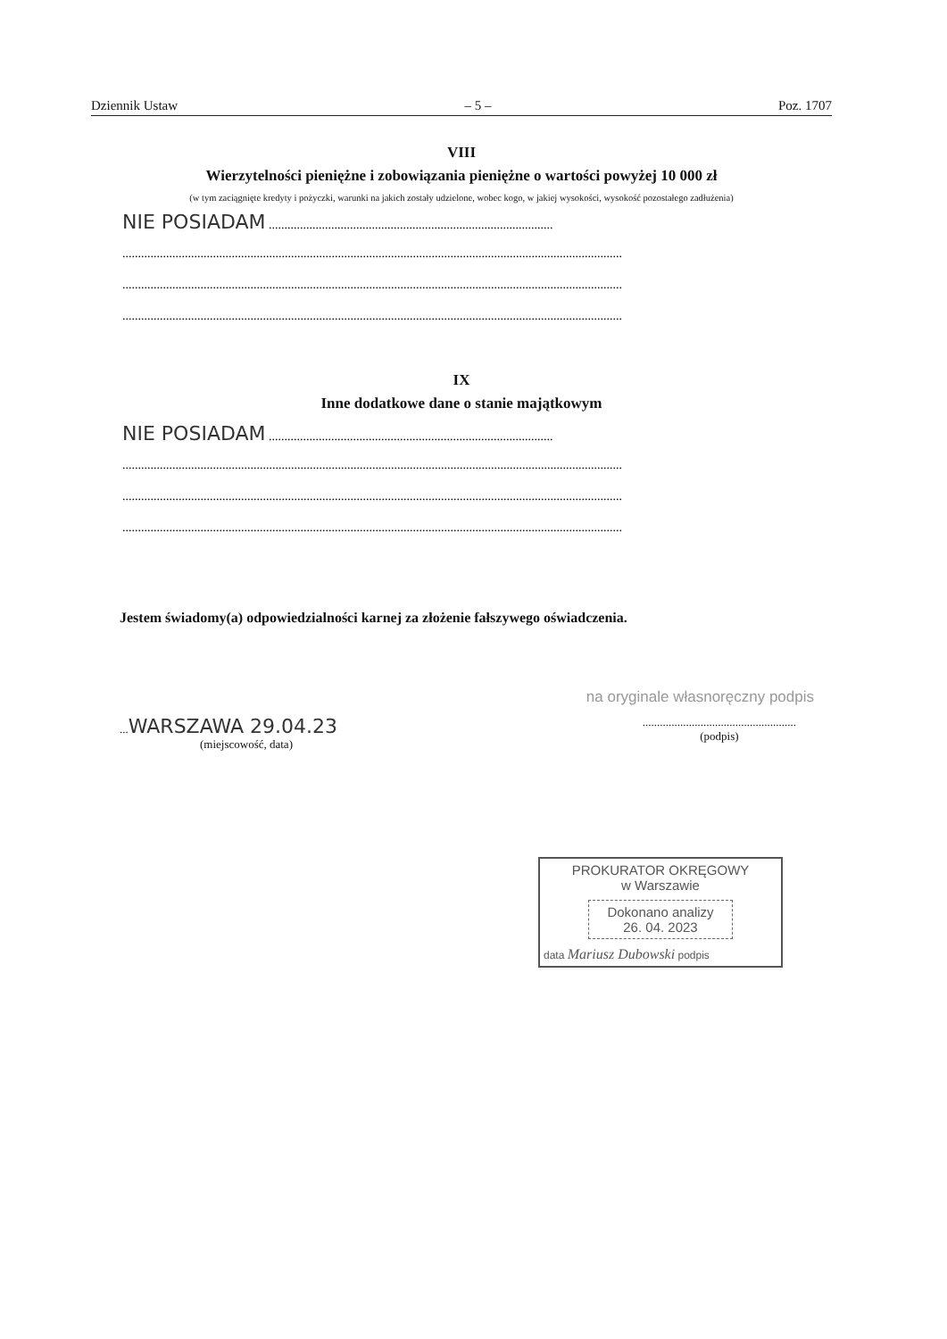Dziennik Ustaw – 5 – Poz. 1707
VIII
Wierzytelności pieniężne i zobowiązania pieniężne o wartości powyżej 10 000 zł
(w tym zaciągnięte kredyty i pożyczki, warunki na jakich zostały udzielone, wobec kogo, w jakiej wysokości, wysokość pozostałego zadłużenia)
NIE POSIADAM ...........................................................................................
................................................................................................................................................................
................................................................................................................................................................
................................................................................................................................................................
IX
Inne dodatkowe dane o stanie majątkowym
NIE POSIADAM ...........................................................................................
................................................................................................................................................................
................................................................................................................................................................
................................................................................................................................................................
Jestem świadomy(a) odpowiedzialności karnej za złożenie fałszywego oświadczenia.
na oryginale własnoręczny podpis
...WARSZAWA 29.04.23
(miejscowość, data)
.....................................................
(podpis)
PROKURATOR OKRĘGOWY
w Warszawie
Dokonano analizy
26. 04. 2023
data Mariusz Dubowski podpis